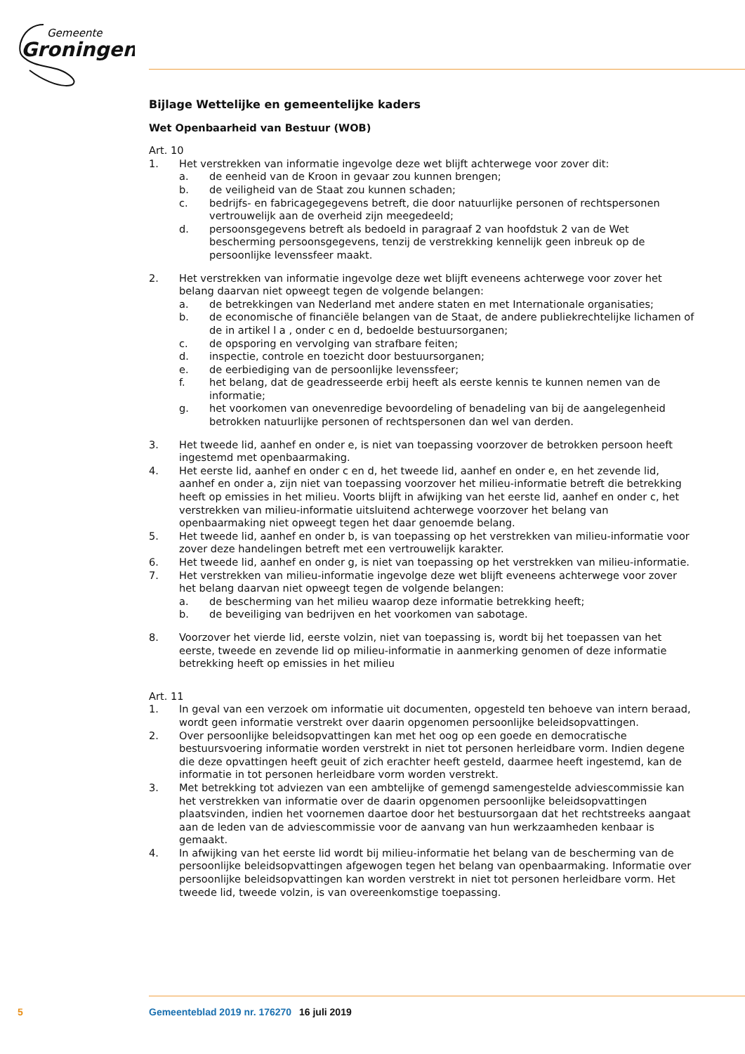Gemeente
Groningen
Bijlage Wettelijke en gemeentelijke kaders
Wet Openbaarheid van Bestuur (WOB)
Art. 10
1. Het verstrekken van informatie ingevolge deze wet blijft achterwege voor zover dit:
a. de eenheid van de Kroon in gevaar zou kunnen brengen;
b. de veiligheid van de Staat zou kunnen schaden;
c. bedrijfs- en fabricagegegevens betreft, die door natuurlijke personen of rechtspersonen vertrouwelijk aan de overheid zijn meegedeeld;
d. persoonsgegevens betreft als bedoeld in paragraaf 2 van hoofdstuk 2 van de Wet bescherming persoonsgegevens, tenzij de verstrekking kennelijk geen inbreuk op de persoonlijke levenssfeer maakt.
2. Het verstrekken van informatie ingevolge deze wet blijft eveneens achterwege voor zover het belang daarvan niet opweegt tegen de volgende belangen:
a. de betrekkingen van Nederland met andere staten en met Internationale organisaties;
b. de economische of financiële belangen van de Staat, de andere publiekrechtelijke lichamen of de in artikel l a , onder c en d, bedoelde bestuursorganen;
c. de opsporing en vervolging van strafbare feiten;
d. inspectie, controle en toezicht door bestuursorganen;
e. de eerbiediging van de persoonlijke levenssfeer;
f. het belang, dat de geadresseerde erbij heeft als eerste kennis te kunnen nemen van de informatie;
g. het voorkomen van onevenredige bevoordeling of benadeling van bij de aangelegenheid betrokken natuurlijke personen of rechtspersonen dan wel van derden.
3. Het tweede lid, aanhef en onder e, is niet van toepassing voorzover de betrokken persoon heeft ingestemd met openbaarmaking.
4. Het eerste lid, aanhef en onder c en d, het tweede lid, aanhef en onder e, en het zevende lid, aanhef en onder a, zijn niet van toepassing voorzover het milieu-informatie betreft die betrekking heeft op emissies in het milieu. Voorts blijft in afwijking van het eerste lid, aanhef en onder c, het verstrekken van milieu-informatie uitsluitend achterwege voorzover het belang van openbaarmaking niet opweegt tegen het daar genoemde belang.
5. Het tweede lid, aanhef en onder b, is van toepassing op het verstrekken van milieu-informatie voor zover deze handelingen betreft met een vertrouwelijk karakter.
6. Het tweede lid, aanhef en onder g, is niet van toepassing op het verstrekken van milieu-informatie.
7. Het verstrekken van milieu-informatie ingevolge deze wet blijft eveneens achterwege voor zover het belang daarvan niet opweegt tegen de volgende belangen:
a. de bescherming van het milieu waarop deze informatie betrekking heeft;
b. de beveiliging van bedrijven en het voorkomen van sabotage.
8. Voorzover het vierde lid, eerste volzin, niet van toepassing is, wordt bij het toepassen van het eerste, tweede en zevende lid op milieu-informatie in aanmerking genomen of deze informatie betrekking heeft op emissies in het milieu
Art. 11
1. In geval van een verzoek om informatie uit documenten, opgesteld ten behoeve van intern beraad, wordt geen informatie verstrekt over daarin opgenomen persoonlijke beleidsopvattingen.
2. Over persoonlijke beleidsopvattingen kan met het oog op een goede en democratische bestuursvoering informatie worden verstrekt in niet tot personen herleidbare vorm. Indien degene die deze opvattingen heeft geuit of zich erachter heeft gesteld, daarmee heeft ingestemd, kan de informatie in tot personen herleidbare vorm worden verstrekt.
3. Met betrekking tot adviezen van een ambtelijke of gemengd samengestelde adviescommissie kan het verstrekken van informatie over de daarin opgenomen persoonlijke beleidsopvattingen plaatsvinden, indien het voornemen daartoe door het bestuursorgaan dat het rechtstreeks aangaat aan de leden van de adviescommissie voor de aanvang van hun werkzaamheden kenbaar is gemaakt.
4. In afwijking van het eerste lid wordt bij milieu-informatie het belang van de bescherming van de persoonlijke beleidsopvattingen afgewogen tegen het belang van openbaarmaking. Informatie over persoonlijke beleidsopvattingen kan worden verstrekt in niet tot personen herleidbare vorm. Het tweede lid, tweede volzin, is van overeenkomstige toepassing.
5 Gemeenteblad 2019 nr. 176270 16 juli 2019